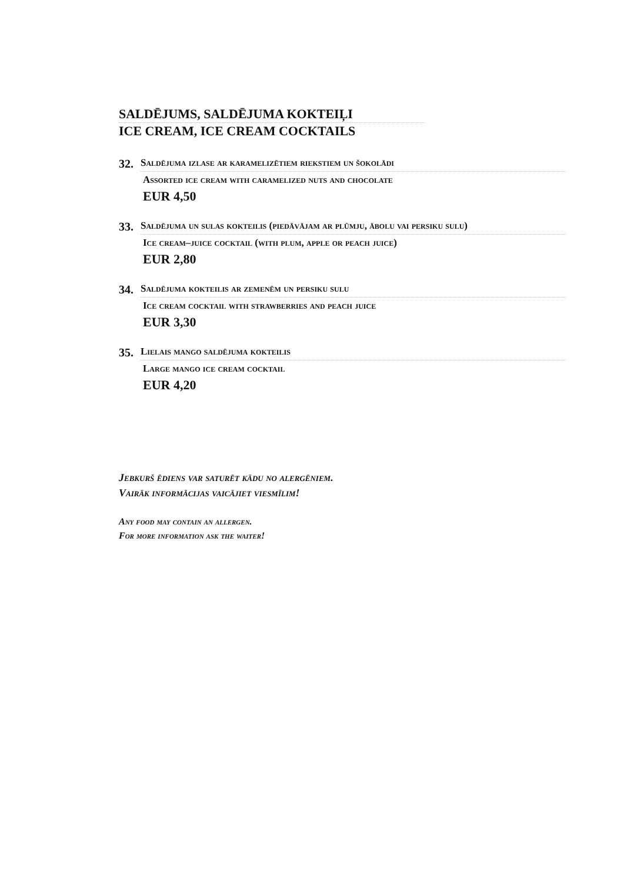SALDĒJUMS, SALDĒJUMA KOKTEIĻI
ICE CREAM, ICE CREAM COCKTAILS
32.
Saldējuma izlase ar karamelizētiem riekstiem un šokolādi
Assorted ice cream with caramelized nuts and chocolate
EUR 4,50
33.
Saldējuma un sulas kokteilis (piedāvājam ar plūmju, ābolu vai persiku sulu)
Ice cream–juice cocktail (with plum, apple or peach juice)
EUR 2,80
34.
Saldējuma kokteilis ar zemenēm un persiku sulu
Ice cream cocktail with strawberries and peach juice
EUR 3,30
35.
Lielais mango saldējuma kokteilis
Large mango ice cream cocktail
EUR 4,20
Jebkurš ēdiens var saturēt kādu no alergēniem.
Vairāk informācijas vaicājiet viesmīlim!
Any food may contain an allergen.
For more information ask the waiter!